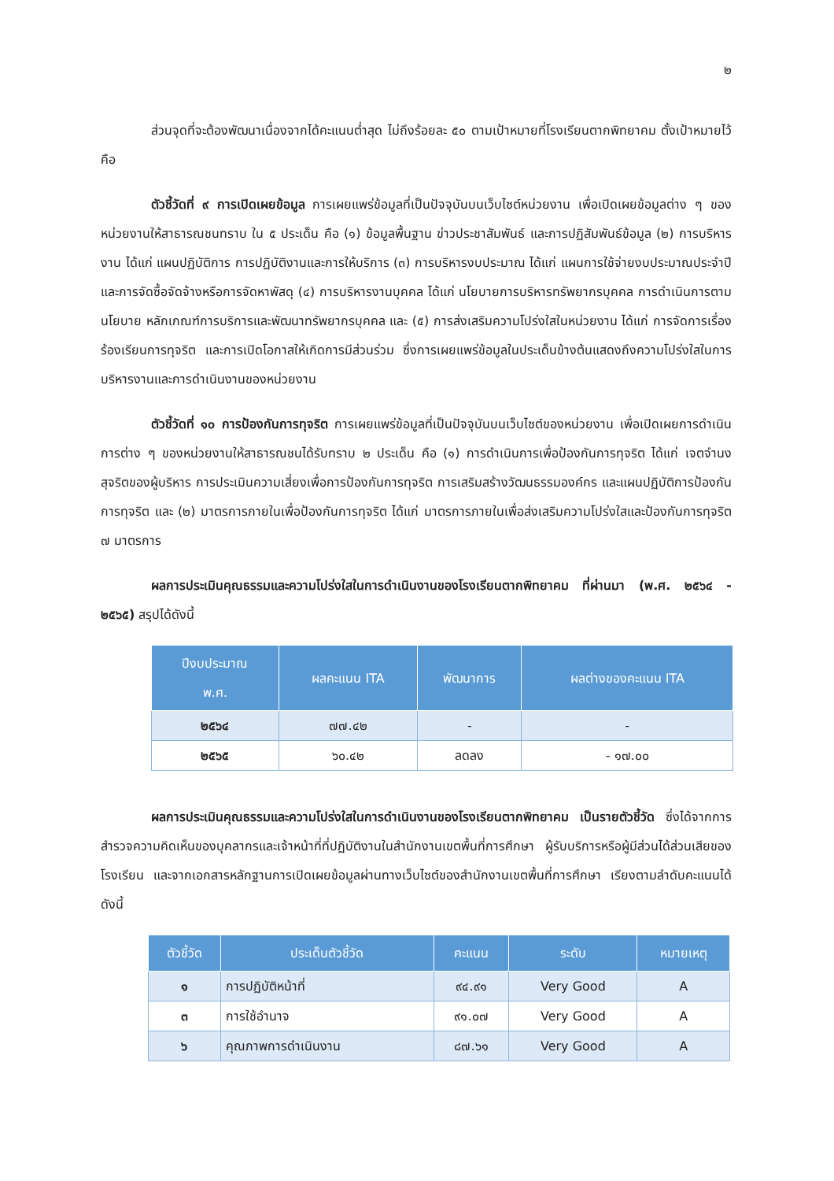๒
ส่วนจุดที่จะต้องพัฒนาเนื่องจากได้คะแนนต่ำสุด ไม่ถึงร้อยละ ๕๐ ตามเป้าหมายที่โรงเรียนตากพิทยาคม ตั้งเป้าหมายไว้ คือ
ตัวชี้วัดที่ ๙ การเปิดเผยข้อมูล การเผยแพร่ข้อมูลที่เป็นปัจจุบันบนเว็บไซต์หน่วยงาน เพื่อเปิดเผยข้อมูลต่าง ๆ ของหน่วยงานให้สาธารณชนทราบ ใน ๕ ประเด็น คือ (๑) ข้อมูลพื้นฐาน ข่าวประชาสัมพันธ์ และการปฏิสัมพันธ์ข้อมูล (๒) การบริหารงาน ได้แก่ แผนปฏิบัติการ การปฏิบัติงานและการให้บริการ (๓) การบริหารงบประมาณ ได้แก่ แผนการใช้จ่ายงบประมาณประจำปี และการจัดซื้อจัดจ้างหรือการจัดหาพัสดุ (๔) การบริหารงานบุคคล ได้แก่ นโยบายการบริหารทรัพยากรบุคคล การดำเนินการตามนโยบาย หลักเกณฑ์การบริการและพัฒนาทรัพยากรบุคคล และ (๕) การส่งเสริมความโปร่งใสในหน่วยงาน ได้แก่ การจัดการเรื่องร้องเรียนการทุจริต และการเปิดโอกาสให้เกิดการมีส่วนร่วม ซึ่งการเผยแพร่ข้อมูลในประเด็นข้างต้นแสดงถึงความโปร่งใสในการบริหารงานและการดำเนินงานของหน่วยงาน
ตัวชี้วัดที่ ๑๐ การป้องกันการทุจริต การเผยแพร่ข้อมูลที่เป็นปัจจุบันบนเว็บไซต์ของหน่วยงาน เพื่อเปิดเผยการดำเนินการต่าง ๆ ของหน่วยงานให้สาธารณชนได้รับทราบ ๒ ประเด็น คือ (๑) การดำเนินการเพื่อป้องกันการทุจริต ได้แก่ เจตจำนงสุจริตของผู้บริหาร การประเมินความเสี่ยงเพื่อการป้องกันการทุจริต การเสริมสร้างวัฒนธรรมองค์กร และแผนปฏิบัติการป้องกันการทุจริต และ (๒) มาตรการภายในเพื่อป้องกันการทุจริต ได้แก่ มาตรการภายในเพื่อส่งเสริมความโปร่งใสและป้องกันการทุจริต ๗ มาตรการ
ผลการประเมินคุณธรรมและความโปร่งใสในการดำเนินงานของโรงเรียนตากพิทยาคม ที่ผ่านมา (พ.ศ. ๒๕๖๔ - ๒๕๖๕) สรุปได้ดังนี้
| ปีงบประมาณ พ.ศ. | ผลคะแนน ITA | พัฒนาการ | ผลต่างของคะแนน ITA |
| --- | --- | --- | --- |
| ๒๕๖๔ | ๗๗.๔๒ | - | - |
| ๒๕๖๕ | ๖๐.๔๒ | ลดลง | - ๑๗.๐๐ |
ผลการประเมินคุณธรรมและความโปร่งใสในการดำเนินงานของโรงเรียนตากพิทยาคม เป็นรายตัวชี้วัด ซึ่งได้จากการสำรวจความคิดเห็นของบุคลากรและเจ้าหน้าที่ที่ปฏิบัติงานในสำนักงานเขตพื้นที่การศึกษา ผู้รับบริการหรือผู้มีส่วนได้ส่วนเสียของโรงเรียน และจากเอกสารหลักฐานการเปิดเผยข้อมูลผ่านทางเว็บไซต์ของสำนักงานเขตพื้นที่การศึกษา เรียงตามลำดับคะแนนได้ ดังนี้
| ตัวชี้วัด | ประเด็นตัวชี้วัด | คะแนน | ระดับ | หมายเหตุ |
| --- | --- | --- | --- | --- |
| ๑ | การปฏิบัติหน้าที่ | ๙๔.๙๑ | Very Good | A |
| ๓ | การใช้อำนาจ | ๙๑.๐๗ | Very Good | A |
| ๖ | คุณภาพการดำเนินงาน | ๘๗.๖๑ | Very Good | A |